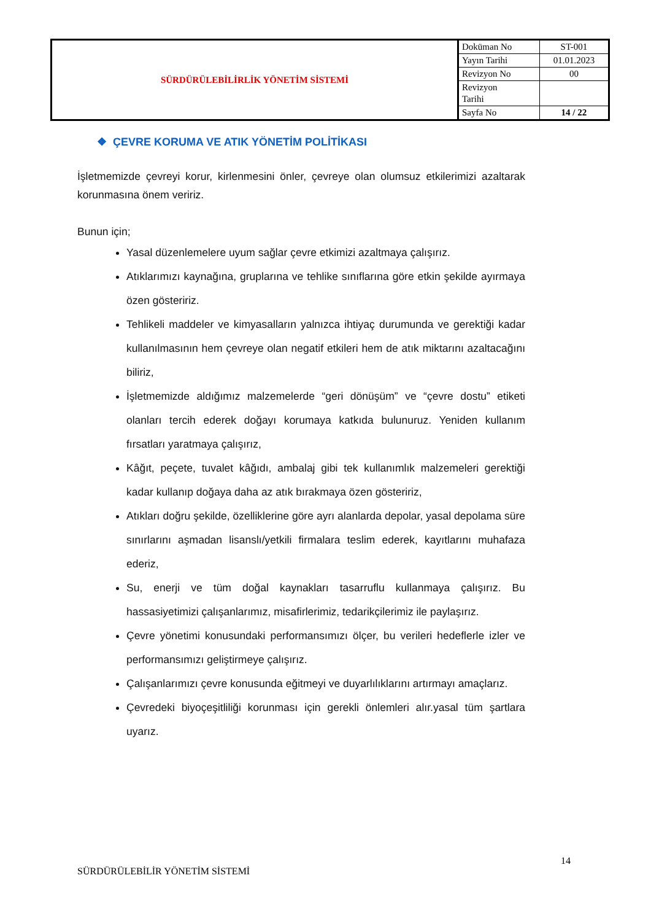| SÜRDÜRÜLEBİLİRLİK YÖNETİM SİSTEMİ | Doküman No | ST-001 |
| | Yayın Tarihi | 01.01.2023 |
| | Revizyon No | 00 |
| | Revizyon Tarihi | |
| | Sayfa No | 14 / 22 |
❖ ÇEVRE KORUMA VE ATIK YÖNETİM POLİTİKASI
İşletmemizde çevreyi korur, kirlenmesini önler, çevreye olan olumsuz etkilerimizi azaltarak korunmasına önem veririz.
Bunun için;
Yasal düzenlemelere uyum sağlar çevre etkimizi azaltmaya çalışırız.
Atıklarımızı kaynağına, gruplarına ve tehlike sınıflarına göre etkin şekilde ayırmaya özen gösteririz.
Tehlikeli maddeler ve kimyasalların yalnızca ihtiyaç durumunda ve gerektiği kadar kullanılmasının hem çevreye olan negatif etkileri hem de atık miktarını azaltacağını biliriz,
İşletmemizde aldığımız malzemelerde “geri dönüşüm” ve “çevre dostu” etiketi olanları tercih ederek doğayı korumaya katkıda bulunuruz. Yeniden kullanım fırsatları yaratmaya çalışırız,
Kâğıt, peçete, tuvalet kâğıdı, ambalaj gibi tek kullanımlık malzemeleri gerektiği kadar kullanıp doğaya daha az atık bırakmaya özen gösteririz,
Atıkları doğru şekilde, özelliklerine göre ayrı alanlarda depolar, yasal depolama süre sınırlarını aşmadan lisanslı/yetkili firmalara teslim ederek, kayıtlarını muhafaza ederiz,
Su, enerji ve tüm doğal kaynakları tasarruflu kullanmaya çalışırız. Bu hassasiyetimizi çalışanlarımız, misafirlerimiz, tedarikçilerimiz ile paylaşırız.
Çevre yönetimi konusundaki performansımızı ölçer, bu verileri hedeflerle izler ve performansımızı geliştirmeye çalışırız.
Çalışanlarımızı çevre konusunda eğitmeyi ve duyarlılıklarını artırmayı amaçlarız.
Çevredeki biyoçeşitliliği korunması için gerekli önlemleri alır.yasal tüm şartlara uyarız.
14
SÜRDÜRÜLEBİLİR YÖNETİM SİSTEMİ